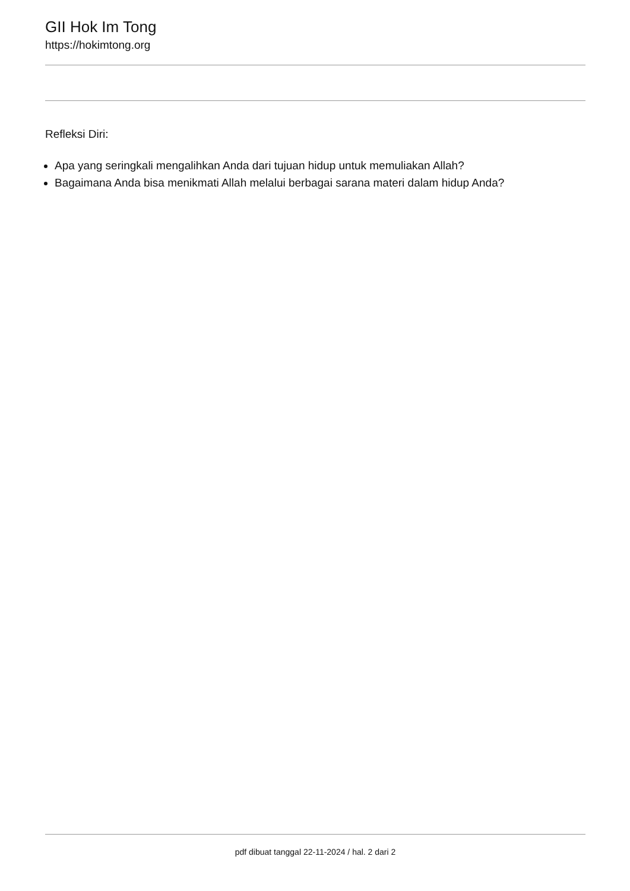GII Hok Im Tong
https://hokimtong.org
Refleksi Diri:
Apa yang seringkali mengalihkan Anda dari tujuan hidup untuk memuliakan Allah?
Bagaimana Anda bisa menikmati Allah melalui berbagai sarana materi dalam hidup Anda?
pdf dibuat tanggal 22-11-2024 / hal. 2 dari 2